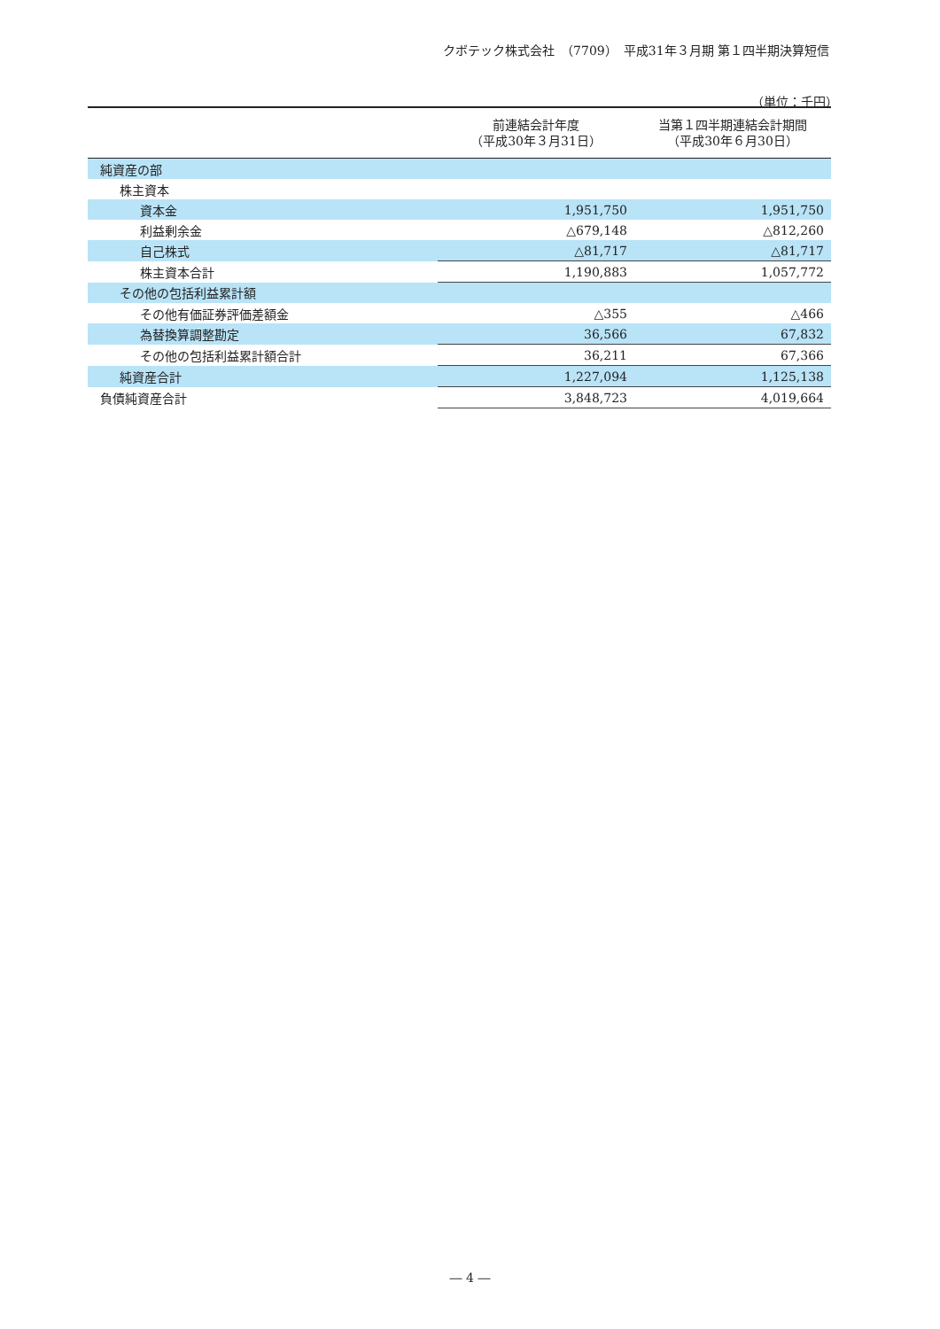クボテック株式会社　（7709）　平成31年３月期 第１四半期決算短信
（単位：千円）
| | 前連結会計年度 （平成30年３月31日） | 当第１四半期連結会計期間 （平成30年６月30日） |
| --- | --- | --- |
| 純資産の部 | | |
| 株主資本 | | |
| 資本金 | 1,951,750 | 1,951,750 |
| 利益剰余金 | △679,148 | △812,260 |
| 自己株式 | △81,717 | △81,717 |
| 株主資本合計 | 1,190,883 | 1,057,772 |
| その他の包括利益累計額 | | |
| その他有価証券評価差額金 | △355 | △466 |
| 為替換算調整勘定 | 36,566 | 67,832 |
| その他の包括利益累計額合計 | 36,211 | 67,366 |
| 純資産合計 | 1,227,094 | 1,125,138 |
| 負債純資産合計 | 3,848,723 | 4,019,664 |
― 4 ―